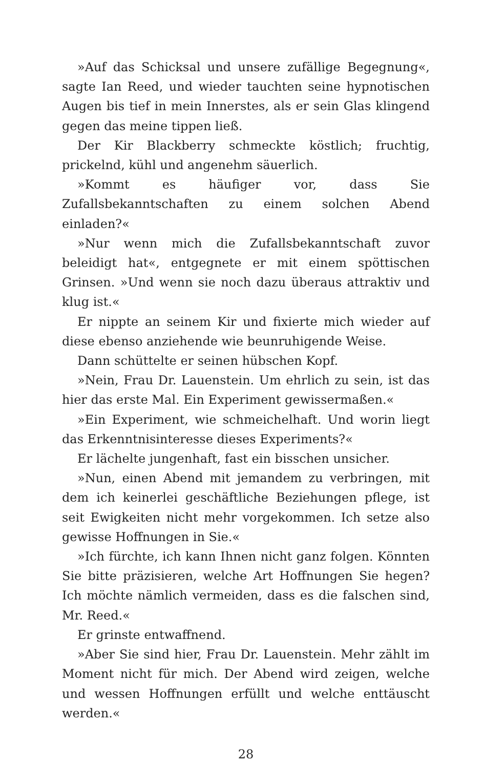»Auf das Schicksal und unsere zufällige Begegnung«, sagte Ian Reed, und wieder tauchten seine hypnotischen Augen bis tief in mein Innerstes, als er sein Glas klingend gegen das meine tippen ließ.
Der Kir Blackberry schmeckte köstlich; fruchtig, prickelnd, kühl und angenehm säuerlich.
»Kommt es häufiger vor, dass Sie Zufallsbekanntschaften zu einem solchen Abend einladen?«
»Nur wenn mich die Zufallsbekanntschaft zuvor beleidigt hat«, entgegnete er mit einem spöttischen Grinsen. »Und wenn sie noch dazu überaus attraktiv und klug ist.«
Er nippte an seinem Kir und fixierte mich wieder auf diese ebenso anziehende wie beunruhigende Weise.
Dann schüttelte er seinen hübschen Kopf.
»Nein, Frau Dr. Lauenstein. Um ehrlich zu sein, ist das hier das erste Mal. Ein Experiment gewissermaßen.«
»Ein Experiment, wie schmeichelhaft. Und worin liegt das Erkenntnisinteresse dieses Experiments?«
Er lächelte jungenhaft, fast ein bisschen unsicher.
»Nun, einen Abend mit jemandem zu verbringen, mit dem ich keinerlei geschäftliche Beziehungen pflege, ist seit Ewigkeiten nicht mehr vorgekommen. Ich setze also gewisse Hoffnungen in Sie.«
»Ich fürchte, ich kann Ihnen nicht ganz folgen. Könnten Sie bitte präzisieren, welche Art Hoffnungen Sie hegen? Ich möchte nämlich vermeiden, dass es die falschen sind, Mr. Reed.«
Er grinste entwaffnend.
»Aber Sie sind hier, Frau Dr. Lauenstein. Mehr zählt im Moment nicht für mich. Der Abend wird zeigen, welche und wessen Hoffnungen erfüllt und welche enttäuscht werden.«
28